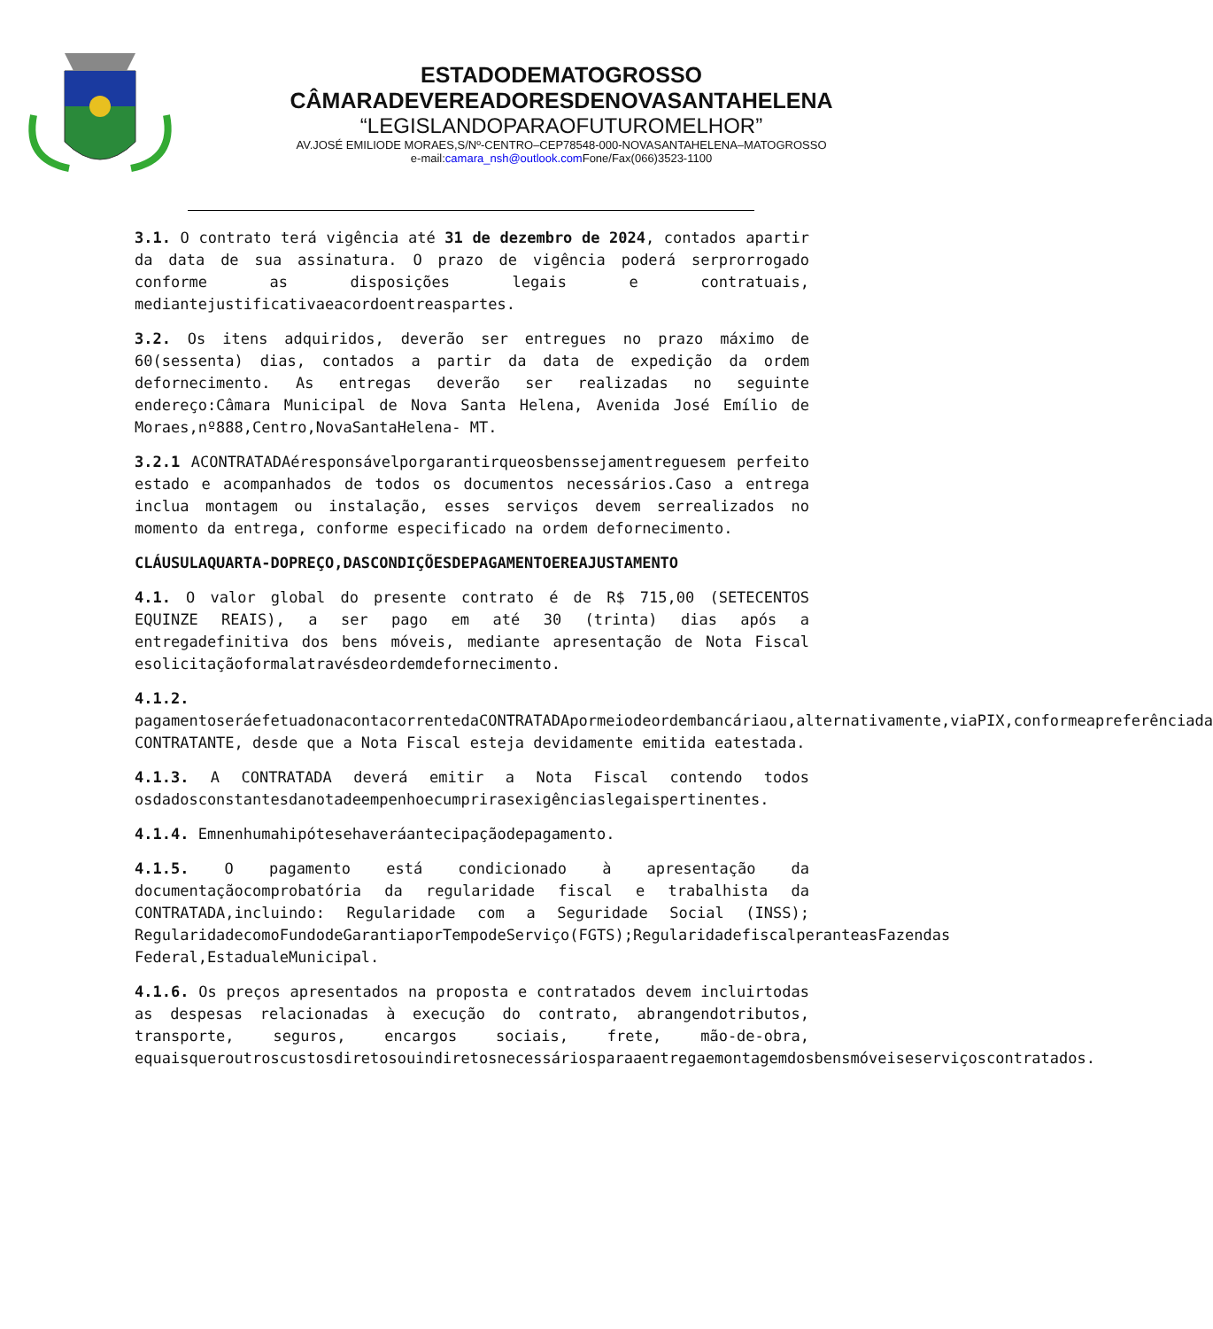ESTADODEMATOGROSSO
CÂMARADEVEREADORESDENOVASANTAHELENA
“LEGISLANDOPARAOFUTUROMELHOR”
AV.JOSÉ EMILIODE MORAES,S/Nº-CENTRO–CEP78548-000-NOVASANTAHELENA–MATOGROSSO
e-mail:camara_nsh@outlook.com Fone/Fax(066)3523-1100
3.1. O contrato terá vigência até 31 de dezembro de 2024, contados apartir da data de sua assinatura. O prazo de vigência poderá serprorrogado conforme as disposições legais e contratuais, mediantejustificativaeacordoentreaspartes.
3.2. Os itens adquiridos, deverão ser entregues no prazo máximo de 60(sessenta) dias, contados a partir da data de expedição da ordem defornecimento. As entregas deverão ser realizadas no seguinte endereço:Câmara Municipal de Nova Santa Helena, Avenida José Emílio de Moraes,nº888,Centro,NovaSantaHelena- MT.
3.2.1 ACONTRATADAéresponsávelporgarantirqueosbenssejamentreguesem perfeito estado e acompanhados de todos os documentos necessários.Caso a entrega inclua montagem ou instalação, esses serviços devem serrealizados no momento da entrega, conforme especificado na ordem defornecimento.
CLÁUSULAQUARTA-DOPREÇO,DASCONDIÇÕESDEPAGAMENTOEREAJUSTAMENTO
4.1. O valor global do presente contrato é de R$ 715,00 (SETECENTOS EQUINZE REAIS), a ser pago em até 30 (trinta) dias após a entregadefinitiva dos bens móveis, mediante apresentação de Nota Fiscal esolicitaçãoformalatravésdeordemdefornecimento.
4.1.2. pagamentoseráefetuadonacontacorrentedaCONTRATADApormeiodeordembancáriaou,alternativamente,viaPIX,conformeapreferênciada CONTRATANTE, desde que a Nota Fiscal esteja devidamente emitida eatestada.
4.1.3. A CONTRATADA deverá emitir a Nota Fiscal contendo todos osdadosconstantesdanotadeempenhoecumprirasexigênciaslegaispertinentes.
4.1.4. Emnenhumahipótesehaveráantecipaçãodepagamento.
4.1.5. O pagamento está condicionado à apresentação da documentaçãocomprobatória da regularidade fiscal e trabalhista da CONTRATADA,incluindo: Regularidade com a Seguridade Social (INSS); RegularidadecomoFundodeGarantiaporTempodeServiço(FGTS);RegularidadefiscalperanteasFazendas Federal,EstadualeMunicipal.
4.1.6. Os preços apresentados na proposta e contratados devem incluirtodas as despesas relacionadas à execução do contrato, abrangendotributos, transporte, seguros, encargos sociais, frete, mão-de-obra, equaisqueroutroscustosdiretosouindiretosnecessáriosparaaentregaemontagemdosbensmóveiseserviçoscontratados.